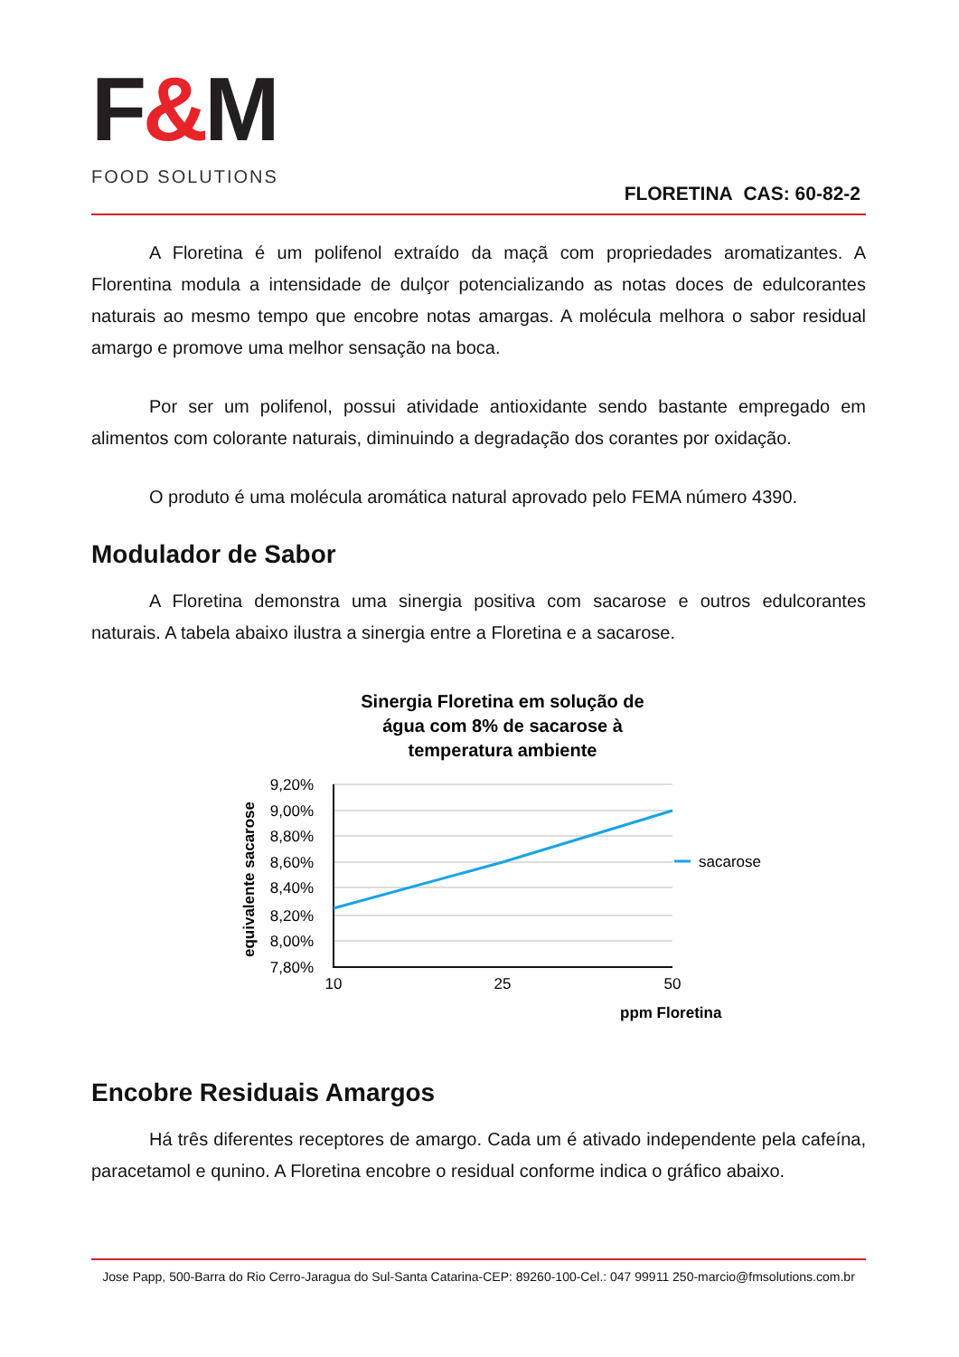F&M
FOOD SOLUTIONS
FLORETINA CAS: 60-82-2
A Floretina é um polifenol extraído da maçã com propriedades aromatizantes. A Florentina modula a intensidade de dulçor potencializando as notas doces de edulcorantes naturais ao mesmo tempo que encobre notas amargas. A molécula melhora o sabor residual amargo e promove uma melhor sensação na boca.
Por ser um polifenol, possui atividade antioxidante sendo bastante empregado em alimentos com colorante naturais, diminuindo a degradação dos corantes por oxidação.
O produto é uma molécula aromática natural aprovado pelo FEMA número 4390.
Modulador de Sabor
A Floretina demonstra uma sinergia positiva com sacarose e outros edulcorantes naturais. A tabela abaixo ilustra a sinergia entre a Floretina e a sacarose.
Sinergia Floretina em solução de
água com 8% de sacarose à
temperatura ambiente
9,20%
9,00%
8,80%
8,60%
8,40%
8,20%
8,00%
7,80%
10
25
50
ppm Floretina
equivalente sacarose
sacarose
Encobre Residuais Amargos
Há três diferentes receptores de amargo. Cada um é ativado independente pela cafeína, paracetamol e qunino. A Floretina encobre o residual conforme indica o gráfico abaixo.
Jose Papp, 500-Barra do Rio Cerro-Jaragua do Sul-Santa Catarina-CEP: 89260-100-Cel.: 047 99911 250-marcio@fmsolutions.com.br